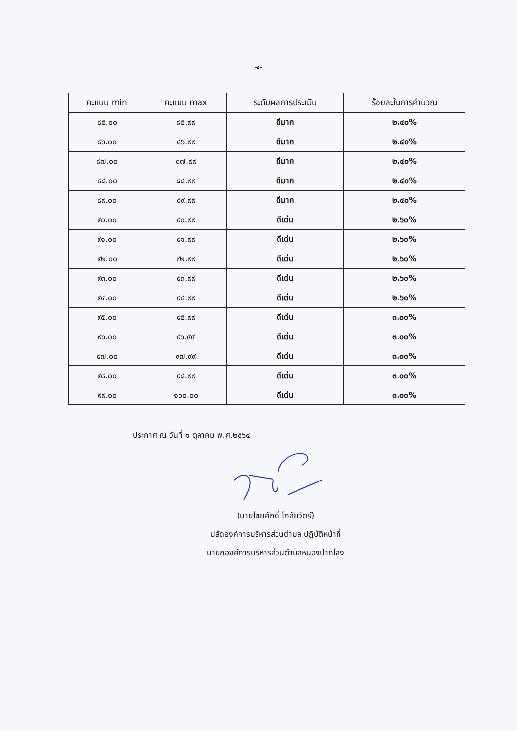-๔-
| คะแนน min | คะแนน max | ระดับผลการประเมิน | ร้อยละในการคำนวณ |
| --- | --- | --- | --- |
| ๘๕.๐๐ | ๘๕.๙๙ | ดีมาก | ๒.๔๐% |
| ๘๖.๐๐ | ๘๖.๙๙ | ดีมาก | ๒.๔๐% |
| ๘๗.๐๐ | ๘๗.๙๙ | ดีมาก | ๒.๔๐% |
| ๘๘.๐๐ | ๘๘.๙๙ | ดีมาก | ๒.๔๐% |
| ๘๙.๐๐ | ๘๙.๙๙ | ดีมาก | ๒.๔๐% |
| ๙๐.๐๐ | ๙๐.๙๙ | ดีเด่น | ๒.๖๐% |
| ๙๑.๐๐ | ๙๑.๙๙ | ดีเด่น | ๒.๖๐% |
| ๙๒.๐๐ | ๙๒.๙๙ | ดีเด่น | ๒.๖๐% |
| ๙๓.๐๐ | ๙๓.๙๙ | ดีเด่น | ๒.๖๐% |
| ๙๔.๐๐ | ๙๔.๙๙ | ดีเด่น | ๒.๖๐% |
| ๙๕.๐๐ | ๙๕.๙๙ | ดีเด่น | ๓.๐๐% |
| ๙๖.๐๐ | ๙๖.๙๙ | ดีเด่น | ๓.๐๐% |
| ๙๗.๐๐ | ๙๗.๙๙ | ดีเด่น | ๓.๐๐% |
| ๙๘.๐๐ | ๙๘.๙๙ | ดีเด่น | ๓.๐๐% |
| ๙๙.๐๐ | ๑๐๐.๐๐ | ดีเด่น | ๓.๐๐% |
ประกาศ ณ วันที่ ๑ ตุลาคม พ.ศ.๒๕๖๔
(นายไชยศักดิ์ โกสัยวัตร์)
ปลัดองค์การบริหารส่วนตำบล ปฏิบัติหน้าที่
นายกองค์การบริหารส่วนตำบลหนองปากโลง